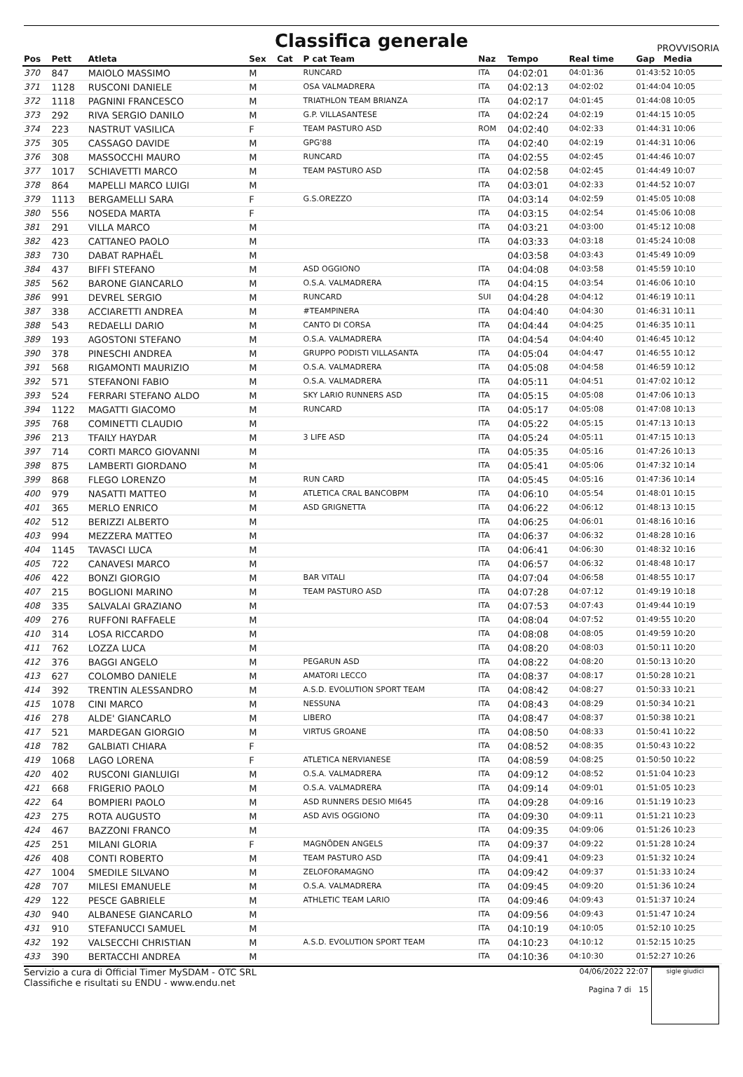Classifica generale
PROVVISORIA
| Pos | Pett | Atleta | Sex | Cat | P cat Team | Naz | Tempo | Real time | Gap Media |
| --- | --- | --- | --- | --- | --- | --- | --- | --- | --- |
| 370 | 847 | MAIOLO MASSIMO | M | | RUNCARD | ITA | 04:02:01 | 04:01:36 | 01:43:52 10:05 |
| 371 | 1128 | RUSCONI DANIELE | M | | OSA VALMADRERA | ITA | 04:02:13 | 04:02:02 | 01:44:04 10:05 |
| 372 | 1118 | PAGNINI FRANCESCO | M | | TRIATHLON TEAM BRIANZA | ITA | 04:02:17 | 04:01:45 | 01:44:08 10:05 |
| 373 | 292 | RIVA SERGIO DANILO | M | | G.P. VILLASANTESE | ITA | 04:02:24 | 04:02:19 | 01:44:15 10:05 |
| 374 | 223 | NASTRUT VASILICA | F | | TEAM PASTURO ASD | ROM | 04:02:40 | 04:02:33 | 01:44:31 10:06 |
| 375 | 305 | CASSAGO DAVIDE | M | | GPG'88 | ITA | 04:02:40 | 04:02:19 | 01:44:31 10:06 |
| 376 | 308 | MASSOCCHI MAURO | M | | RUNCARD | ITA | 04:02:55 | 04:02:45 | 01:44:46 10:07 |
| 377 | 1017 | SCHIAVETTI MARCO | M | | TEAM PASTURO ASD | ITA | 04:02:58 | 04:02:45 | 01:44:49 10:07 |
| 378 | 864 | MAPELLI MARCO LUIGI | M | | | ITA | 04:03:01 | 04:02:33 | 01:44:52 10:07 |
| 379 | 1113 | BERGAMELLI SARA | F | | G.S.OREZZO | ITA | 04:03:14 | 04:02:59 | 01:45:05 10:08 |
| 380 | 556 | NOSEDA MARTA | F | | | ITA | 04:03:15 | 04:02:54 | 01:45:06 10:08 |
| 381 | 291 | VILLA MARCO | M | | | ITA | 04:03:21 | 04:03:00 | 01:45:12 10:08 |
| 382 | 423 | CATTANEO PAOLO | M | | | ITA | 04:03:33 | 04:03:18 | 01:45:24 10:08 |
| 383 | 730 | DABAT RAPHAËL | M | | | | 04:03:58 | 04:03:43 | 01:45:49 10:09 |
| 384 | 437 | BIFFI STEFANO | M | | ASD OGGIONO | ITA | 04:04:08 | 04:03:58 | 01:45:59 10:10 |
| 385 | 562 | BARONE GIANCARLO | M | | O.S.A. VALMADRERA | ITA | 04:04:15 | 04:03:54 | 01:46:06 10:10 |
| 386 | 991 | DEVREL SERGIO | M | | RUNCARD | SUI | 04:04:28 | 04:04:12 | 01:46:19 10:11 |
| 387 | 338 | ACCIARETTI ANDREA | M | | #TEAMPINERA | ITA | 04:04:40 | 04:04:30 | 01:46:31 10:11 |
| 388 | 543 | REDAELLI DARIO | M | | CANTO DI CORSA | ITA | 04:04:44 | 04:04:25 | 01:46:35 10:11 |
| 389 | 193 | AGOSTONI STEFANO | M | | O.S.A. VALMADRERA | ITA | 04:04:54 | 04:04:40 | 01:46:45 10:12 |
| 390 | 378 | PINESCHI ANDREA | M | | GRUPPO PODISTI VILLASANTA | ITA | 04:05:04 | 04:04:47 | 01:46:55 10:12 |
| 391 | 568 | RIGAMONTI MAURIZIO | M | | O.S.A. VALMADRERA | ITA | 04:05:08 | 04:04:58 | 01:46:59 10:12 |
| 392 | 571 | STEFANONI FABIO | M | | O.S.A. VALMADRERA | ITA | 04:05:11 | 04:04:51 | 01:47:02 10:12 |
| 393 | 524 | FERRARI STEFANO ALDO | M | | SKY LARIO RUNNERS ASD | ITA | 04:05:15 | 04:05:08 | 01:47:06 10:13 |
| 394 | 1122 | MAGATTI GIACOMO | M | | RUNCARD | ITA | 04:05:17 | 04:05:08 | 01:47:08 10:13 |
| 395 | 768 | COMINETTI CLAUDIO | M | | | ITA | 04:05:22 | 04:05:15 | 01:47:13 10:13 |
| 396 | 213 | TFAILY HAYDAR | M | | 3 LIFE ASD | ITA | 04:05:24 | 04:05:11 | 01:47:15 10:13 |
| 397 | 714 | CORTI MARCO GIOVANNI | M | | | ITA | 04:05:35 | 04:05:16 | 01:47:26 10:13 |
| 398 | 875 | LAMBERTI GIORDANO | M | | | ITA | 04:05:41 | 04:05:06 | 01:47:32 10:14 |
| 399 | 868 | FLEGO LORENZO | M | | RUN CARD | ITA | 04:05:45 | 04:05:16 | 01:47:36 10:14 |
| 400 | 979 | NASATTI MATTEO | M | | ATLETICA CRAL BANCOBPM | ITA | 04:06:10 | 04:05:54 | 01:48:01 10:15 |
| 401 | 365 | MERLO ENRICO | M | | ASD GRIGNETTA | ITA | 04:06:22 | 04:06:12 | 01:48:13 10:15 |
| 402 | 512 | BERIZZI ALBERTO | M | | | ITA | 04:06:25 | 04:06:01 | 01:48:16 10:16 |
| 403 | 994 | MEZZERA MATTEO | M | | | ITA | 04:06:37 | 04:06:32 | 01:48:28 10:16 |
| 404 | 1145 | TAVASCI LUCA | M | | | ITA | 04:06:41 | 04:06:30 | 01:48:32 10:16 |
| 405 | 722 | CANAVESI MARCO | M | | | ITA | 04:06:57 | 04:06:32 | 01:48:48 10:17 |
| 406 | 422 | BONZI GIORGIO | M | | BAR VITALI | ITA | 04:07:04 | 04:06:58 | 01:48:55 10:17 |
| 407 | 215 | BOGLIONI MARINO | M | | TEAM PASTURO ASD | ITA | 04:07:28 | 04:07:12 | 01:49:19 10:18 |
| 408 | 335 | SALVALAI GRAZIANO | M | | | ITA | 04:07:53 | 04:07:43 | 01:49:44 10:19 |
| 409 | 276 | RUFFONI RAFFAELE | M | | | ITA | 04:08:04 | 04:07:52 | 01:49:55 10:20 |
| 410 | 314 | LOSA RICCARDO | M | | | ITA | 04:08:08 | 04:08:05 | 01:49:59 10:20 |
| 411 | 762 | LOZZA LUCA | M | | | ITA | 04:08:20 | 04:08:03 | 01:50:11 10:20 |
| 412 | 376 | BAGGI ANGELO | M | | PEGARUN ASD | ITA | 04:08:22 | 04:08:20 | 01:50:13 10:20 |
| 413 | 627 | COLOMBO DANIELE | M | | AMATORI LECCO | ITA | 04:08:37 | 04:08:17 | 01:50:28 10:21 |
| 414 | 392 | TRENTIN ALESSANDRO | M | | A.S.D. EVOLUTION SPORT TEAM | ITA | 04:08:42 | 04:08:27 | 01:50:33 10:21 |
| 415 | 1078 | CINI MARCO | M | | NESSUNA | ITA | 04:08:43 | 04:08:29 | 01:50:34 10:21 |
| 416 | 278 | ALDE' GIANCARLO | M | | LIBERO | ITA | 04:08:47 | 04:08:37 | 01:50:38 10:21 |
| 417 | 521 | MARDEGAN GIORGIO | M | | VIRTUS GROANE | ITA | 04:08:50 | 04:08:33 | 01:50:41 10:22 |
| 418 | 782 | GALBIATI CHIARA | F | | | ITA | 04:08:52 | 04:08:35 | 01:50:43 10:22 |
| 419 | 1068 | LAGO LORENA | F | | ATLETICA NERVIANESE | ITA | 04:08:59 | 04:08:25 | 01:50:50 10:22 |
| 420 | 402 | RUSCONI GIANLUIGI | M | | O.S.A. VALMADRERA | ITA | 04:09:12 | 04:08:52 | 01:51:04 10:23 |
| 421 | 668 | FRIGERIO PAOLO | M | | O.S.A. VALMADRERA | ITA | 04:09:14 | 04:09:01 | 01:51:05 10:23 |
| 422 | 64 | BOMPIERI PAOLO | M | | ASD RUNNERS DESIO MI645 | ITA | 04:09:28 | 04:09:16 | 01:51:19 10:23 |
| 423 | 275 | ROTA AUGUSTO | M | | ASD AVIS OGGIONO | ITA | 04:09:30 | 04:09:11 | 01:51:21 10:23 |
| 424 | 467 | BAZZONI FRANCO | M | | | ITA | 04:09:35 | 04:09:06 | 01:51:26 10:23 |
| 425 | 251 | MILANI GLORIA | F | | MAGNÖDEN ANGELS | ITA | 04:09:37 | 04:09:22 | 01:51:28 10:24 |
| 426 | 408 | CONTI ROBERTO | M | | TEAM PASTURO ASD | ITA | 04:09:41 | 04:09:23 | 01:51:32 10:24 |
| 427 | 1004 | SMEDILE SILVANO | M | | ZELOFORAMAGNO | ITA | 04:09:42 | 04:09:37 | 01:51:33 10:24 |
| 428 | 707 | MILESI EMANUELE | M | | O.S.A. VALMADRERA | ITA | 04:09:45 | 04:09:20 | 01:51:36 10:24 |
| 429 | 122 | PESCE GABRIELE | M | | ATHLETIC TEAM LARIO | ITA | 04:09:46 | 04:09:43 | 01:51:37 10:24 |
| 430 | 940 | ALBANESE GIANCARLO | M | | | ITA | 04:09:56 | 04:09:43 | 01:51:47 10:24 |
| 431 | 910 | STEFANUCCI SAMUEL | M | | | ITA | 04:10:19 | 04:10:05 | 01:52:10 10:25 |
| 432 | 192 | VALSECCHI CHRISTIAN | M | | A.S.D. EVOLUTION SPORT TEAM | ITA | 04:10:23 | 04:10:12 | 01:52:15 10:25 |
| 433 | 390 | BERTACCHI ANDREA | M | | | ITA | 04:10:36 | 04:10:30 | 01:52:27 10:26 |
Servizio a cura di Official Timer MySDAM - OTC SRL
Classifiche e risultati su ENDU - www.endu.net
04/06/2022 22:07
Pagina 7 di 15
sigle giudici